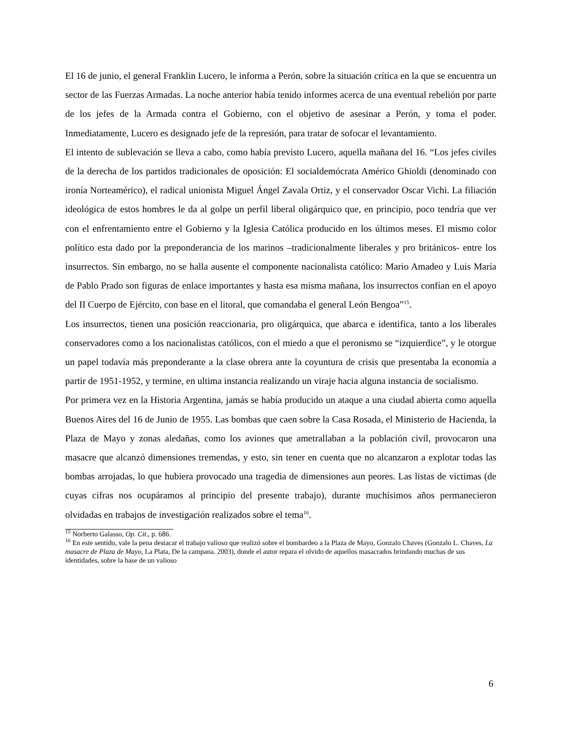El 16 de junio, el general Franklin Lucero, le informa a Perón, sobre la situación crítica en la que se encuentra un sector de las Fuerzas Armadas. La noche anterior había tenido informes acerca de una eventual rebelión por parte de los jefes de la Armada contra el Gobierno, con el objetivo de asesinar a Perón, y toma el poder. Inmediatamente, Lucero es designado jefe de la represión, para tratar de sofocar el levantamiento.
El intento de sublevación se lleva a cabo, como había previsto Lucero, aquella mañana del 16. “Los jefes civiles de la derecha de los partidos tradicionales de oposición: El socialdemócrata Américo Ghioldi (denominado con ironía Norteamérico), el radical unionista Miguel Ángel Zavala Ortiz, y el conservador Oscar Vichi. La filiación ideológica de estos hombres le da al golpe un perfil liberal oligárquico que, en principio, poco tendría que ver con el enfrentamiento entre el Gobierno y la Iglesia Católica producido en los últimos meses. El mismo color político esta dado por la preponderancia de los marinos –tradicionalmente liberales y pro británicos- entre los insurrectos. Sin embargo, no se halla ausente el componente nacionalista católico: Mario Amadeo y Luis María de Pablo Prado son figuras de enlace importantes y hasta esa misma mañana, los insurrectos confían en el apoyo del II Cuerpo de Ejército, con base en el litoral, que comandaba el general León Bengoa”<sup>15</sup>.
Los insurrectos, tienen una posición reaccionaria, pro oligárquica, que abarca e identifica, tanto a los liberales conservadores como a los nacionalistas católicos, con el miedo a que el peronismo se “izquierdice”, y le otorgue un papel todavía más preponderante a la clase obrera ante la coyuntura de crisis que presentaba la economía a partir de 1951-1952, y termine, en ultima instancia realizando un viraje hacia alguna instancia de socialismo.
Por primera vez en la Historia Argentina, jamás se había producido un ataque a una ciudad abierta como aquella Buenos Aires del 16 de Junio de 1955. Las bombas que caen sobre la Casa Rosada, el Ministerio de Hacienda, la Plaza de Mayo y zonas aledañas, como los aviones que ametrallaban a la población civil, provocaron una masacre que alcanzó dimensiones tremendas, y esto, sin tener en cuenta que no alcanzaron a explotar todas las bombas arrojadas, lo que hubiera provocado una tragedia de dimensiones aun peores. Las listas de victimas (de cuyas cifras nos ocupáramos al principio del presente trabajo), durante muchísimos años permanecieron olvidadas en trabajos de investigación realizados sobre el tema<sup>16</sup>.
<sup>15</sup> Norberto Galasso, Op. Cit., p. 686.
<sup>16</sup> En este sentido, vale la pena destacar el trabajo valioso que realizó sobre el bombardeo a la Plaza de Mayo, Gonzalo Chaves (Gonzalo L. Chaves, La masacre de Plaza de Mayo, La Plata, De la campana. 2003), donde el autor repara el olvido de aquellos masacrados brindando muchas de sus identidades, sobre la base de un valioso
6